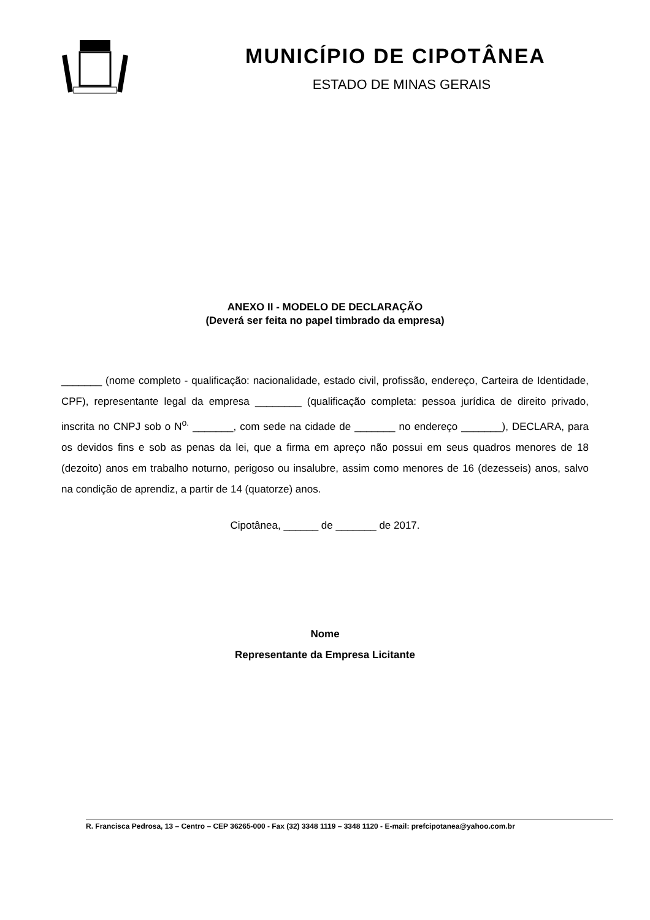MUNICÍPIO DE CIPOTÂNEA
ESTADO DE MINAS GERAIS
ANEXO II - MODELO DE DECLARAÇÃO
(Deverá ser feita no papel timbrado da empresa)
_______ (nome completo - qualificação: nacionalidade, estado civil, profissão, endereço, Carteira de Identidade, CPF), representante legal da empresa ________ (qualificação completa: pessoa jurídica de direito privado, inscrita no CNPJ sob o N<sup>o.</sup> _______, com sede na cidade de _______ no endereço _______), DECLARA, para os devidos fins e sob as penas da lei, que a firma em apreço não possui em seus quadros menores de 18 (dezoito) anos em trabalho noturno, perigoso ou insalubre, assim como menores de 16 (dezesseis) anos, salvo na condição de aprendiz, a partir de 14 (quatorze) anos.
Cipotânea, ______ de _______ de 2017.
Nome
Representante da Empresa Licitante
R. Francisca Pedrosa, 13 – Centro – CEP 36265-000 - Fax (32) 3348 1119 – 3348 1120 - E-mail: prefcipotanea@yahoo.com.br